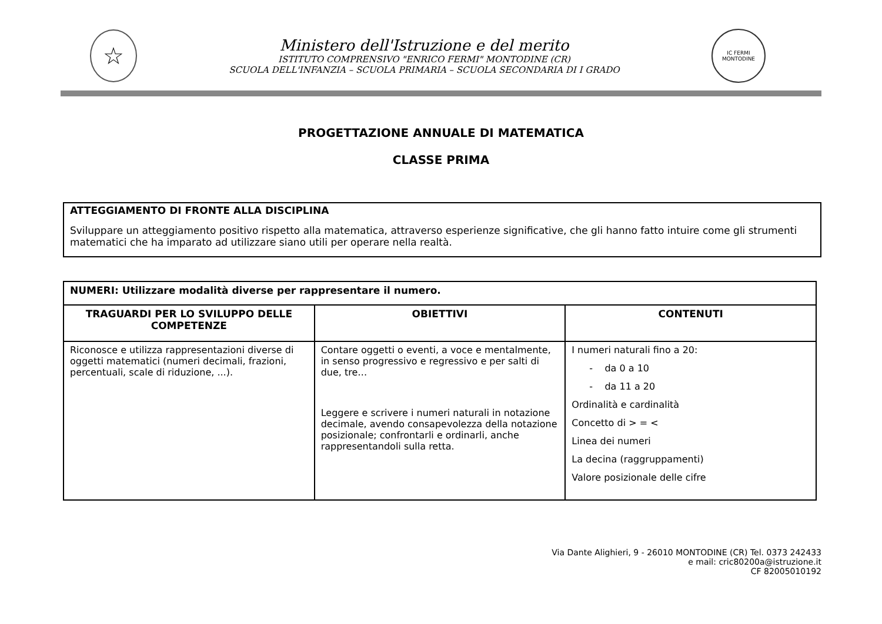☆
Ministero dell'Istruzione e del merito
ISTITUTO COMPRENSIVO "ENRICO FERMI" MONTODINE (CR)
SCUOLA DELL'INFANZIA – SCUOLA PRIMARIA – SCUOLA SECONDARIA DI I GRADO
IC FERMI
MONTODINE
PROGETTAZIONE ANNUALE DI MATEMATICA
CLASSE PRIMA
ATTEGGIAMENTO DI FRONTE ALLA DISCIPLINA
Sviluppare un atteggiamento positivo rispetto alla matematica, attraverso esperienze significative, che gli hanno fatto intuire come gli strumenti matematici che ha imparato ad utilizzare siano utili per operare nella realtà.
| NUMERI: Utilizzare modalità diverse per rappresentare il numero. | | |
| --- | --- | --- |
| TRAGUARDI PER LO SVILUPPO DELLE COMPETENZE | OBIETTIVI | CONTENUTI |
| Riconosce e utilizza rappresentazioni diverse di oggetti matematici (numeri decimali, frazioni, percentuali, scale di riduzione, ...). | Contare oggetti o eventi, a voce e mentalmente, in senso progressivo e regressivo e per salti di due, tre… Leggere e scrivere i numeri naturali in notazione decimale, avendo consapevolezza della notazione posizionale; confrontarli e ordinarli, anche rappresentandoli sulla retta. | I numeri naturali fino a 20: - da 0 a 10 - da 11 a 20 Ordinalità e cardinalità Concetto di > = < Linea dei numeri La decina (raggruppamenti) Valore posizionale delle cifre |
Via Dante Alighieri, 9 - 26010 MONTODINE (CR) Tel. 0373 242433
e mail: cric80200a@istruzione.it
CF 82005010192